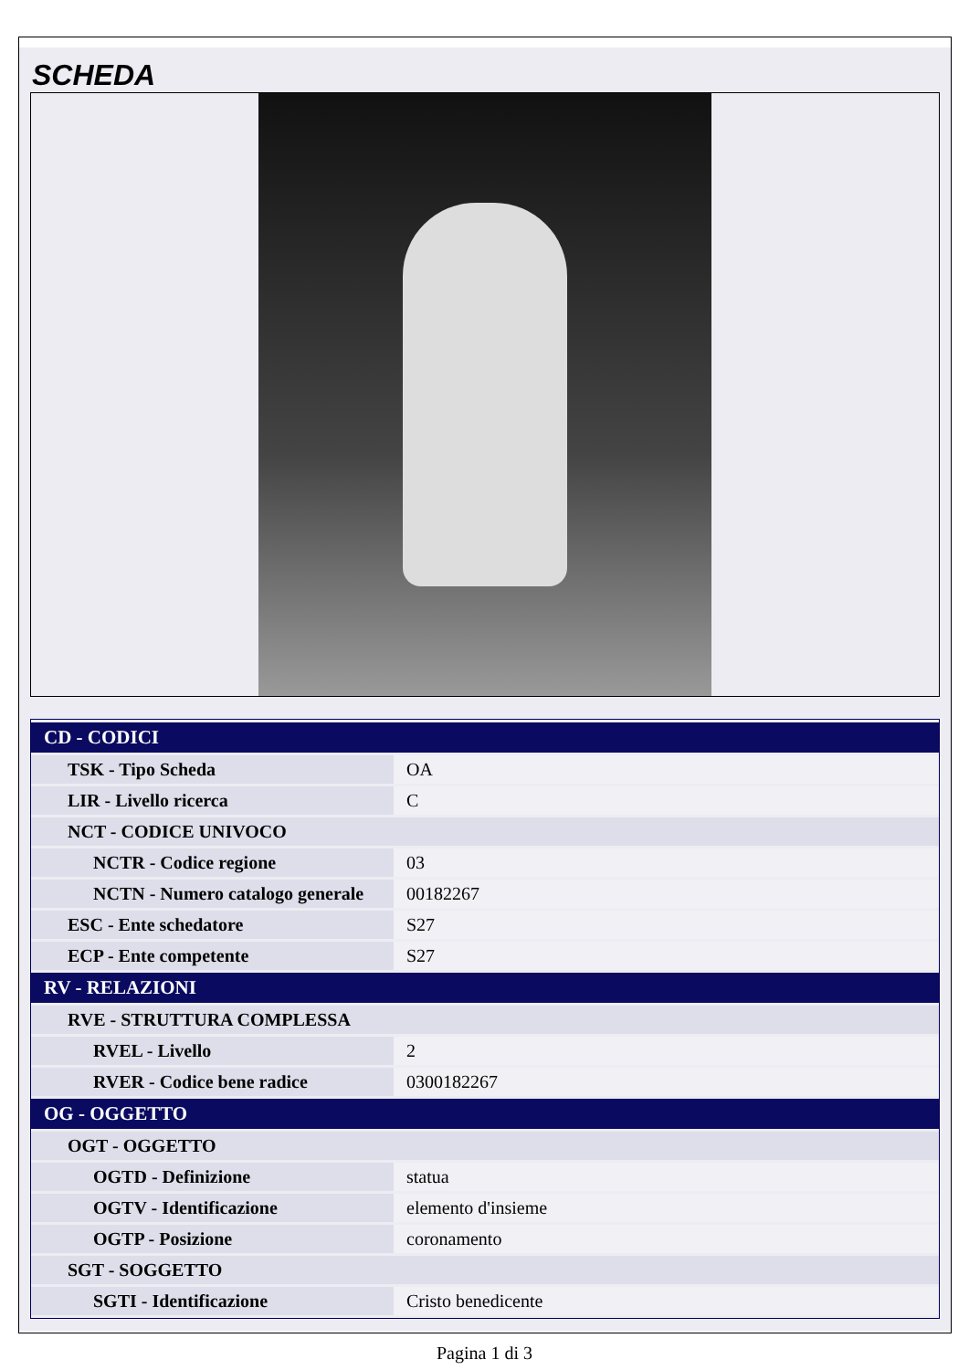SCHEDA
| CD - CODICI | |
| --- | --- |
| TSK - Tipo Scheda | OA |
| LIR - Livello ricerca | C |
| NCT - CODICE UNIVOCO | |
| NCTR - Codice regione | 03 |
| NCTN - Numero catalogo generale | 00182267 |
| ESC - Ente schedatore | S27 |
| ECP - Ente competente | S27 |
| RV - RELAZIONI | |
| RVE - STRUTTURA COMPLESSA | |
| RVEL - Livello | 2 |
| RVER - Codice bene radice | 0300182267 |
| OG - OGGETTO | |
| OGT - OGGETTO | |
| OGTD - Definizione | statua |
| OGTV - Identificazione | elemento d'insieme |
| OGTP - Posizione | coronamento |
| SGT - SOGGETTO | |
| SGTI - Identificazione | Cristo benedicente |
Pagina 1 di 3